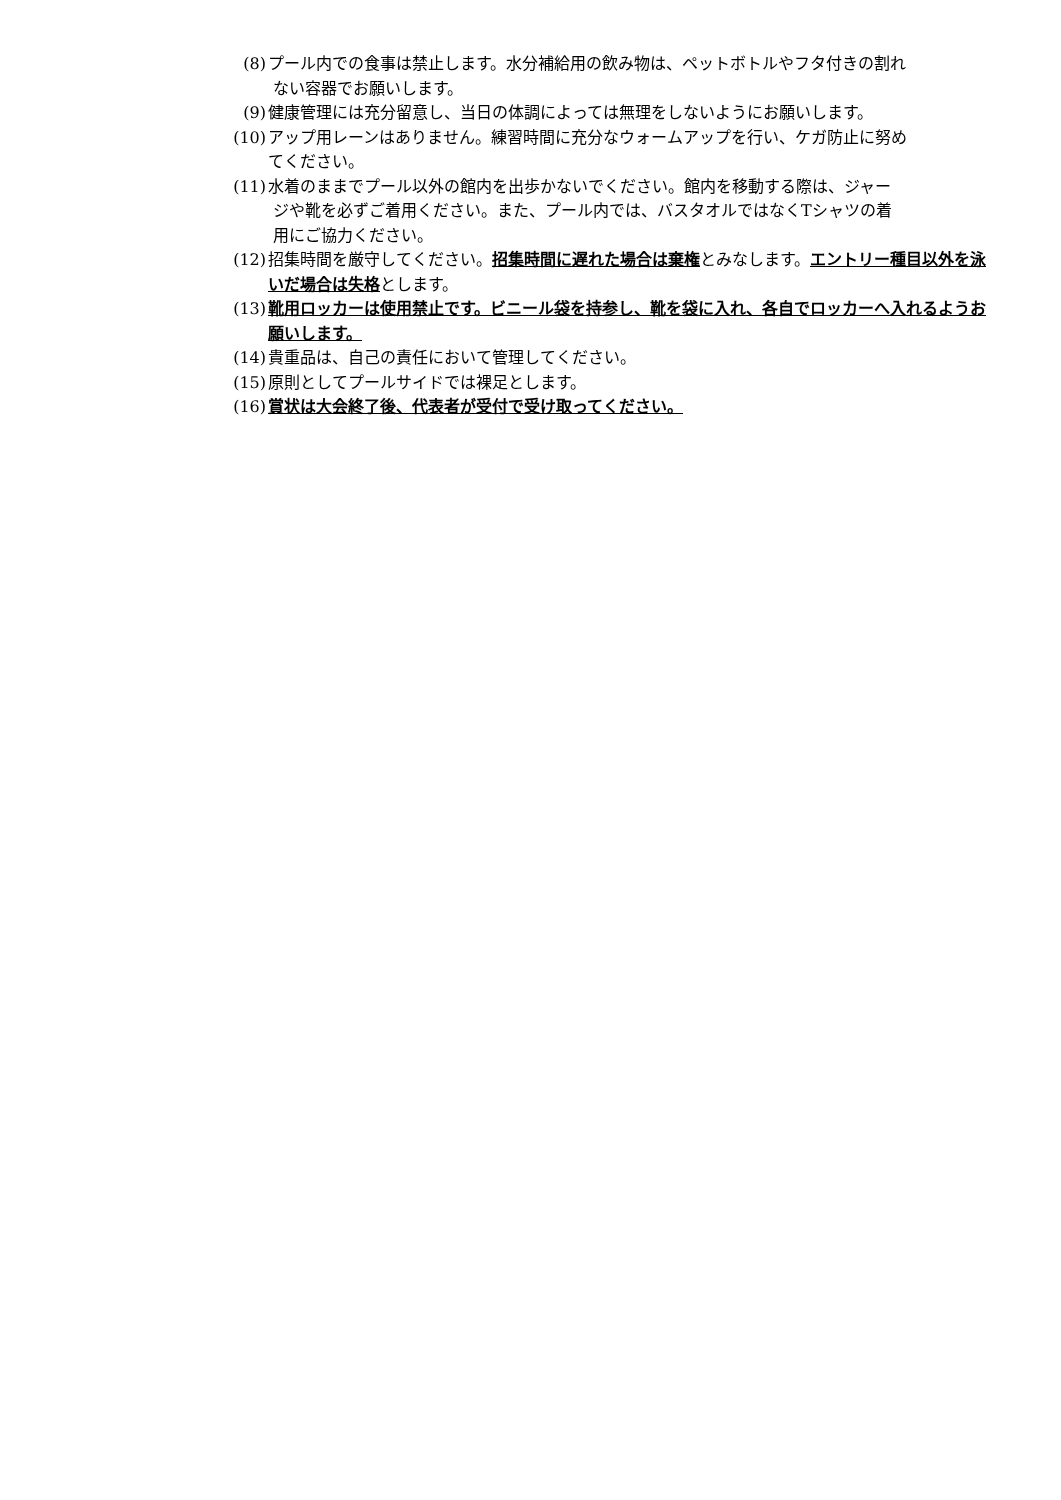(8) プール内での食事は禁止します。水分補給用の飲み物は、ペットボトルやフタ付きの割れ
ない容器でお願いします。
(9) 健康管理には充分留意し、当日の体調によっては無理をしないようにお願いします。
(10) アップ用レーンはありません。練習時間に充分なウォームアップを行い、ケガ防止に努め
てください。
(11) 水着のままでプール以外の館内を出歩かないでください。館内を移動する際は、ジャー
ジや靴を必ずご着用ください。また、プール内では、バスタオルではなくTシャツの着
用にご協力ください。
(12) 招集時間を厳守してください。招集時間に遅れた場合は棄権とみなします。エントリー種目以外を泳いだ場合は失格とします。
(13) 靴用ロッカーは使用禁止です。ビニール袋を持参し、靴を袋に入れ、各自でロッカーへ入れるようお願いします。
(14) 貴重品は、自己の責任において管理してください。
(15) 原則としてプールサイドでは裸足とします。
(16) 賞状は大会終了後、代表者が受付で受け取ってください。